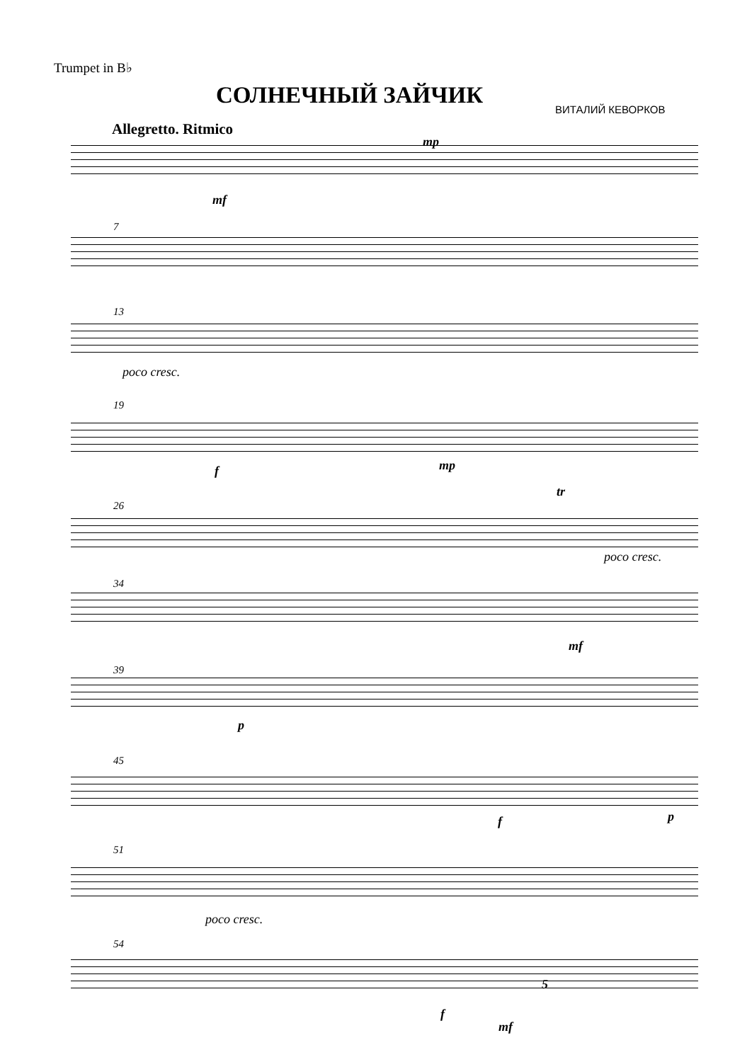Trumpet in B♭
СОЛНЕЧНЫЙ ЗАЙЧИК ВИТАЛИЙ КЕВОРКОВ
Allegretto. Ritmico
mf
mp
7
13
poco cresc.
19
f mp
26
tr
poco cresc.
34
mf
39
p
45
f p
51
poco cresc.
54
5
f
mf